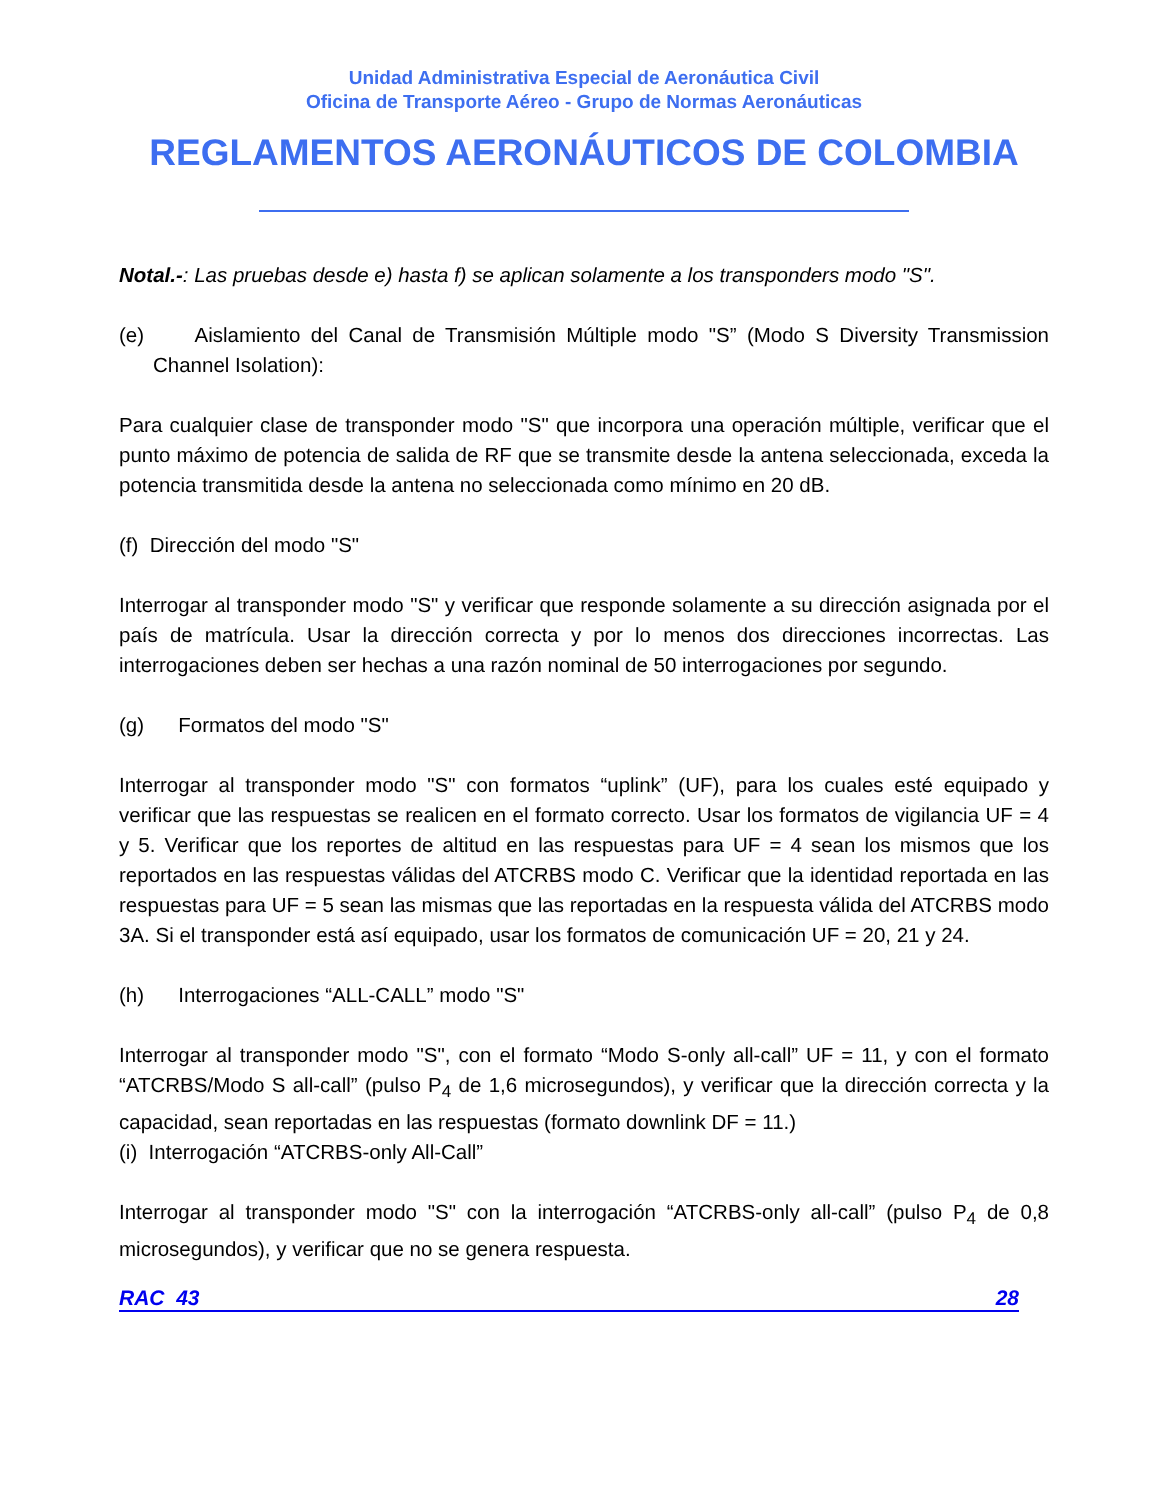Unidad Administrativa Especial de Aeronáutica Civil
Oficina de Transporte Aéreo - Grupo de Normas Aeronáuticas
REGLAMENTOS AERONÁUTICOS DE COLOMBIA
Notal.-: Las pruebas desde e) hasta f) se aplican solamente a los transponders modo "S".
(e) Aislamiento del Canal de Transmisión Múltiple modo "S” (Modo S Diversity Transmission Channel Isolation):
Para cualquier clase de transponder modo "S" que incorpora una operación múltiple, verificar que el punto máximo de potencia de salida de RF que se transmite desde la antena seleccionada, exceda la potencia transmitida desde la antena no seleccionada como mínimo en 20 dB.
(f) Dirección del modo "S"
Interrogar al transponder modo "S" y verificar que responde solamente a su dirección asignada por el país de matrícula. Usar la dirección correcta y por lo menos dos direcciones incorrectas. Las interrogaciones deben ser hechas a una razón nominal de 50 interrogaciones por segundo.
(g) Formatos del modo "S"
Interrogar al transponder modo "S" con formatos “uplink” (UF), para los cuales esté equipado y verificar que las respuestas se realicen en el formato correcto. Usar los formatos de vigilancia UF = 4 y 5. Verificar que los reportes de altitud en las respuestas para UF = 4 sean los mismos que los reportados en las respuestas válidas del ATCRBS modo C. Verificar que la identidad reportada en las respuestas para UF = 5 sean las mismas que las reportadas en la respuesta válida del ATCRBS modo 3A. Si el transponder está así equipado, usar los formatos de comunicación UF = 20, 21 y 24.
(h) Interrogaciones “ALL-CALL” modo "S"
Interrogar al transponder modo "S", con el formato “Modo S-only all-call” UF = 11, y con el formato “ATCRBS/Modo S all-call” (pulso P<sub>4</sub> de 1,6 microsegundos), y verificar que la dirección correcta y la capacidad, sean reportadas en las respuestas (formato downlink DF = 11.)
(i) Interrogación “ATCRBS-only All-Call”
Interrogar al transponder modo "S" con la interrogación “ATCRBS-only all-call” (pulso P<sub>4</sub> de 0,8 microsegundos), y verificar que no se genera respuesta.
RAC 43 28